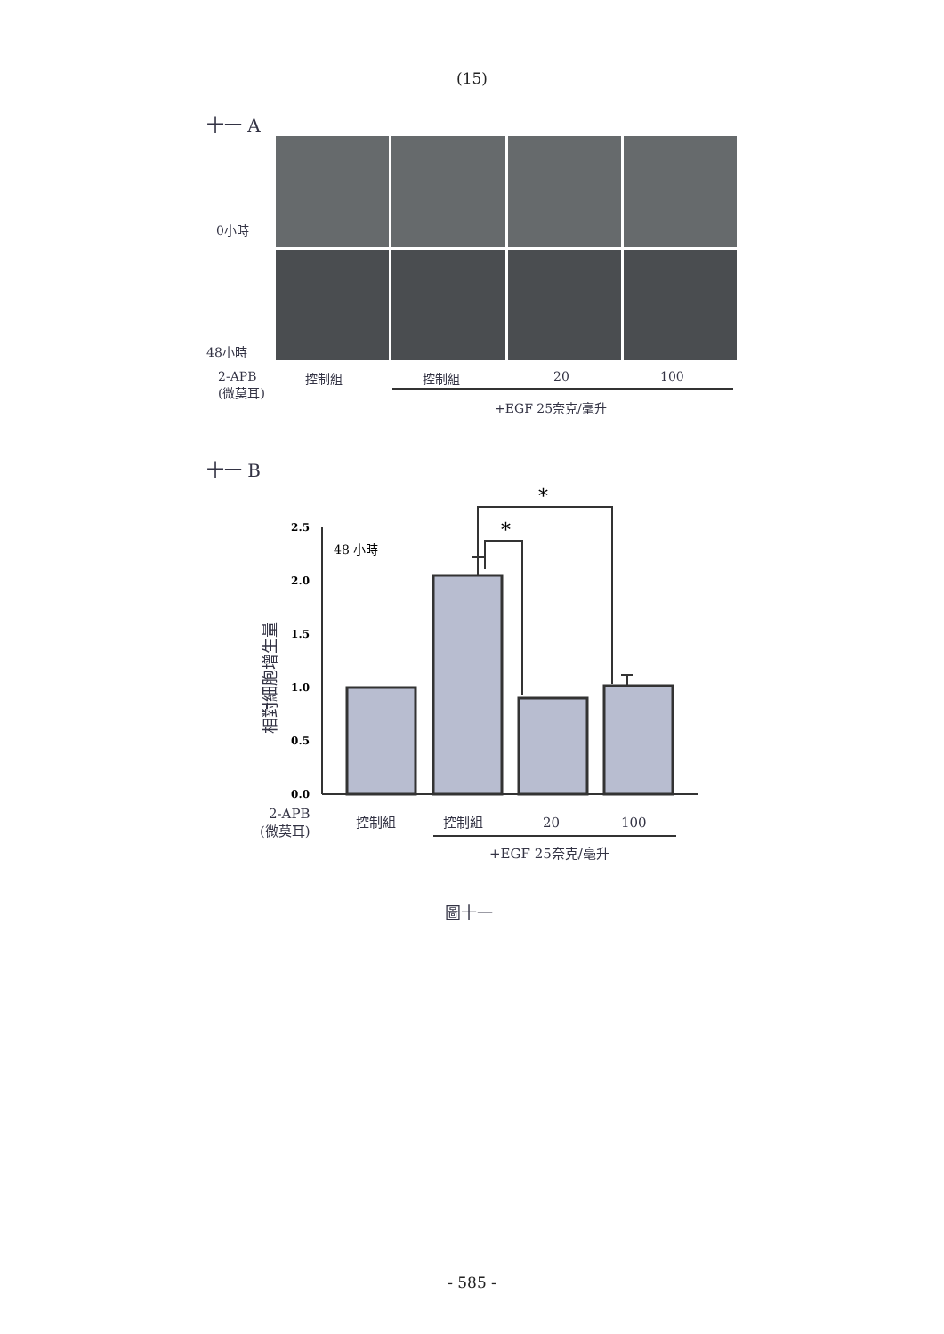(15)
十一 A
0小時
48小時
2-APB
(微莫耳)
控制組 控制組 20 100
+EGF 25奈克/毫升
十一 B
2.5
2.0
1.5
1.0
0.5
0.0
48 小時
*
*
相對細胞增生量
2-APB
(微莫耳)
控制組
控制組
20
100
+EGF 25奈克/毫升
圖十一
- 585 -